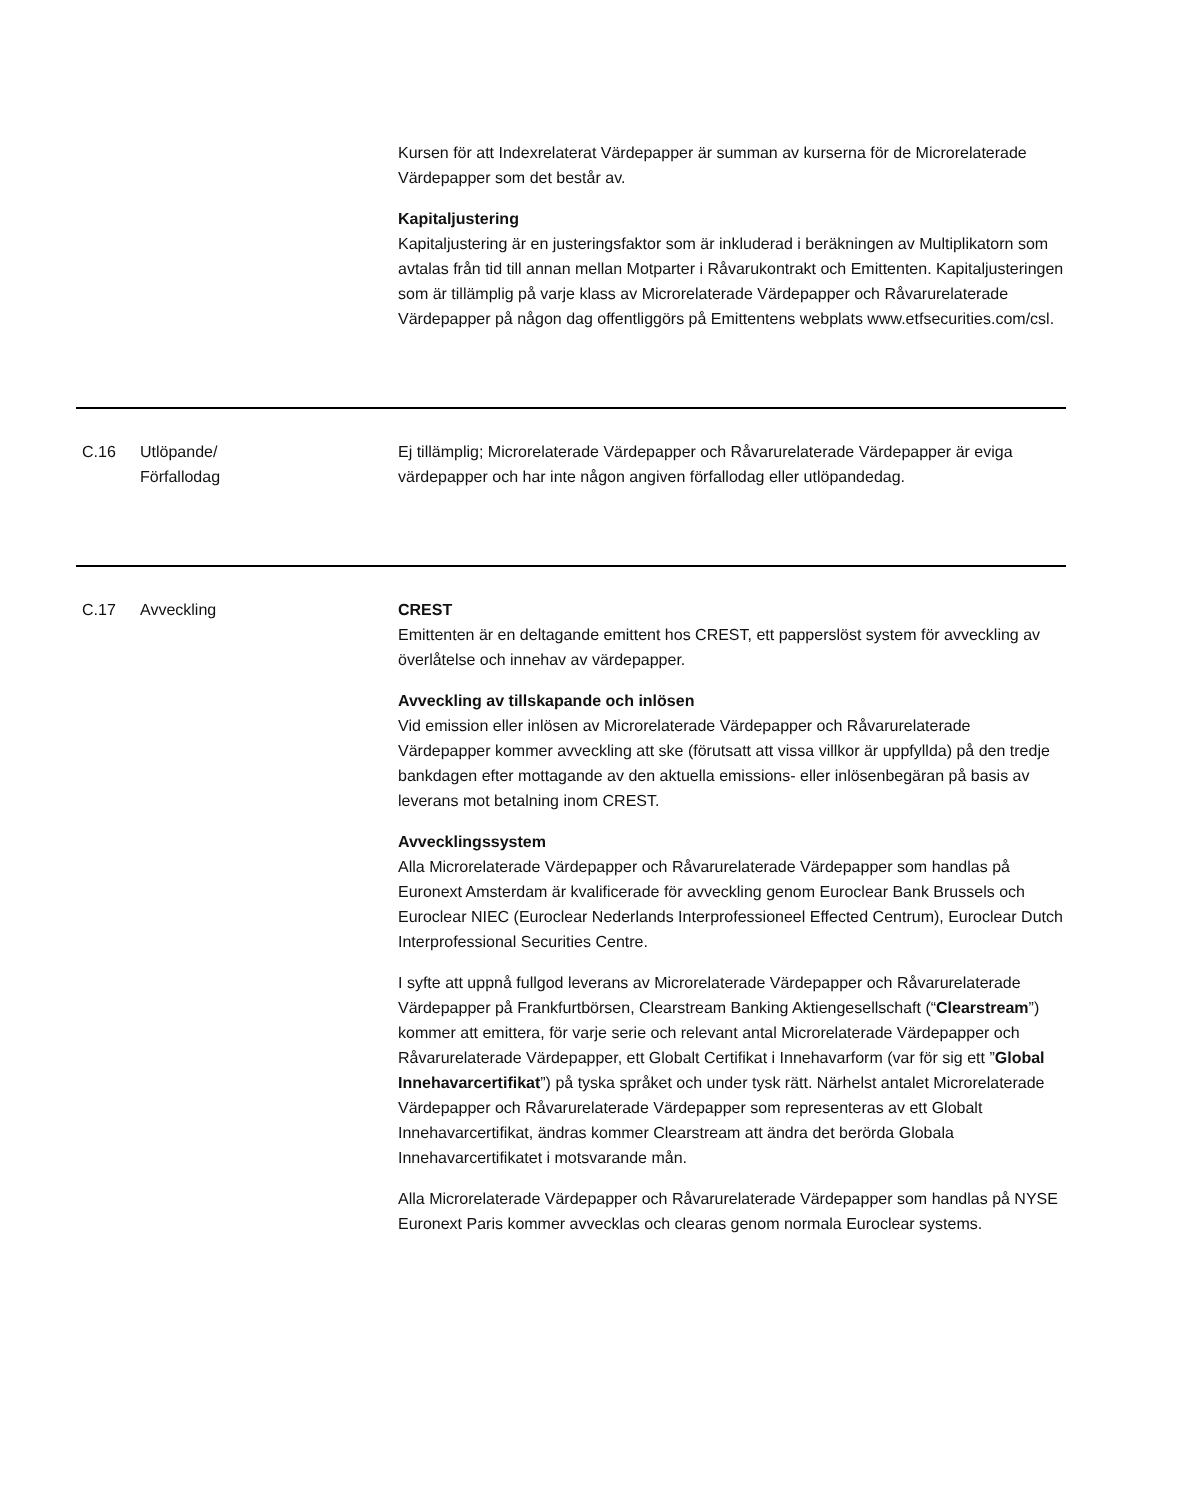| | | Kursen för att Indexrelaterat Värdepapper är summan av kurserna för de Microrelaterade Värdepapper som det består av. Kapitaljustering Kapitaljustering är en justeringsfaktor som är inkluderad i beräkningen av Multiplikatorn som avtalas från tid till annan mellan Motparter i Råvarukontrakt och Emittenten. Kapitaljusteringen som är tillämplig på varje klass av Microrelaterade Värdepapper och Råvarurelaterade Värdepapper på någon dag offentliggörs på Emittentens webplats www.etfsecurities.com/csl. |
| C.16 | Utlöpande/ Förfallodag | Ej tillämplig; Microrelaterade Värdepapper och Råvarurelaterade Värdepapper är eviga värdepapper och har inte någon angiven förfallodag eller utlöpandedag. |
| C.17 | Avveckling | CREST Emittenten är en deltagande emittent hos CREST, ett papperslöst system för avveckling av överlåtelse och innehav av värdepapper. Avveckling av tillskapande och inlösen Vid emission eller inlösen av Microrelaterade Värdepapper och Råvarurelaterade Värdepapper kommer avveckling att ske (förutsatt att vissa villkor är uppfyllda) på den tredje bankdagen efter mottagande av den aktuella emissions- eller inlösenbegäran på basis av leverans mot betalning inom CREST. Avvecklingssystem Alla Microrelaterade Värdepapper och Råvarurelaterade Värdepapper som handlas på Euronext Amsterdam är kvalificerade för avveckling genom Euroclear Bank Brussels och Euroclear NIEC (Euroclear Nederlands Interprofessioneel Effected Centrum), Euroclear Dutch Interprofessional Securities Centre. I syfte att uppnå fullgod leverans av Microrelaterade Värdepapper och Råvarurelaterade Värdepapper på Frankfurtbörsen, Clearstream Banking Aktiengesellschaft (“ Clearstream ”) kommer att emittera, för varje serie och relevant antal Microrelaterade Värdepapper och Råvarurelaterade Värdepapper, ett Globalt Certifikat i Innehavarform (var för sig ett ” Global Innehavarcertifikat ”) på tyska språket och under tysk rätt. Närhelst antalet Microrelaterade Värdepapper och Råvarurelaterade Värdepapper som representeras av ett Globalt Innehavarcertifikat, ändras kommer Clearstream att ändra det berörda Globala Innehavarcertifikatet i motsvarande mån. Alla Microrelaterade Värdepapper och Råvarurelaterade Värdepapper som handlas på NYSE Euronext Paris kommer avvecklas och clearas genom normala Euroclear systems. |